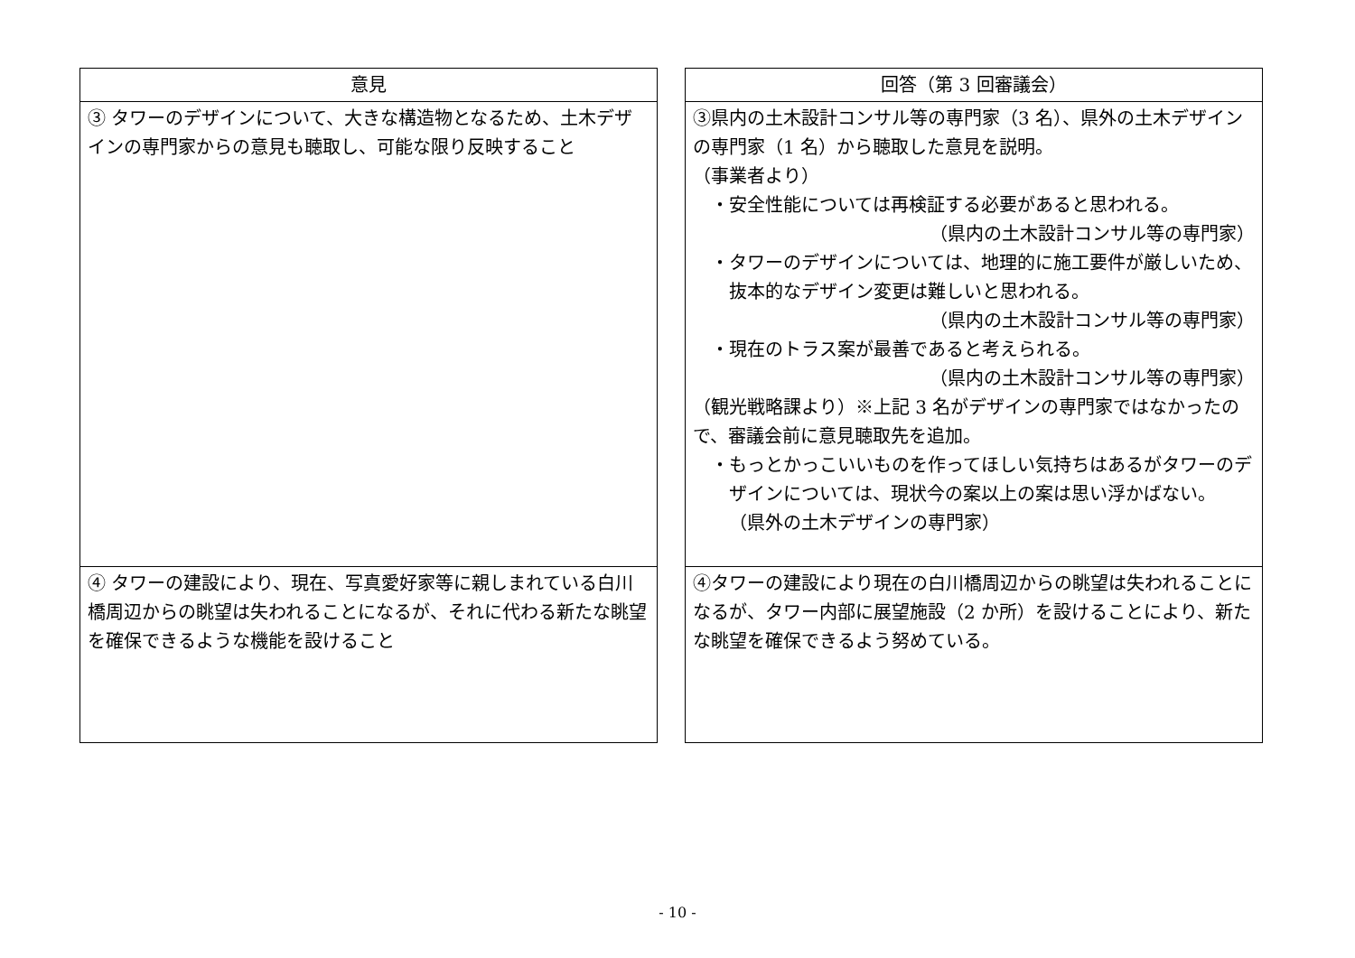| 意見 |
| --- |
| ③ タワーのデザインについて、大きな構造物となるため、土木デザインの専門家からの意見も聴取し、可能な限り反映すること |
| ④ タワーの建設により、現在、写真愛好家等に親しまれている白川橋周辺からの眺望は失われることになるが、それに代わる新たな眺望を確保できるような機能を設けること |
| 回答（第 3 回審議会） |
| --- |
| ③県内の土木設計コンサル等の専門家（3 名）、県外の土木デザインの専門家（1 名）から聴取した意見を説明。 （事業者より） ・安全性能については再検証する必要があると思われる。 （県内の土木設計コンサル等の専門家） ・タワーのデザインについては、地理的に施工要件が厳しいため、抜本的なデザイン変更は難しいと思われる。 （県内の土木設計コンサル等の専門家） ・現在のトラス案が最善であると考えられる。 （県内の土木設計コンサル等の専門家） （観光戦略課より）※上記 3 名がデザインの専門家ではなかったので、審議会前に意見聴取先を追加。 ・もっとかっこいいものを作ってほしい気持ちはあるがタワーのデザインについては、現状今の案以上の案は思い浮かばない。 （県外の土木デザインの専門家） |
| ④タワーの建設により現在の白川橋周辺からの眺望は失われることになるが、タワー内部に展望施設（2 か所）を設けることにより、新たな眺望を確保できるよう努めている。 |
- 10 -